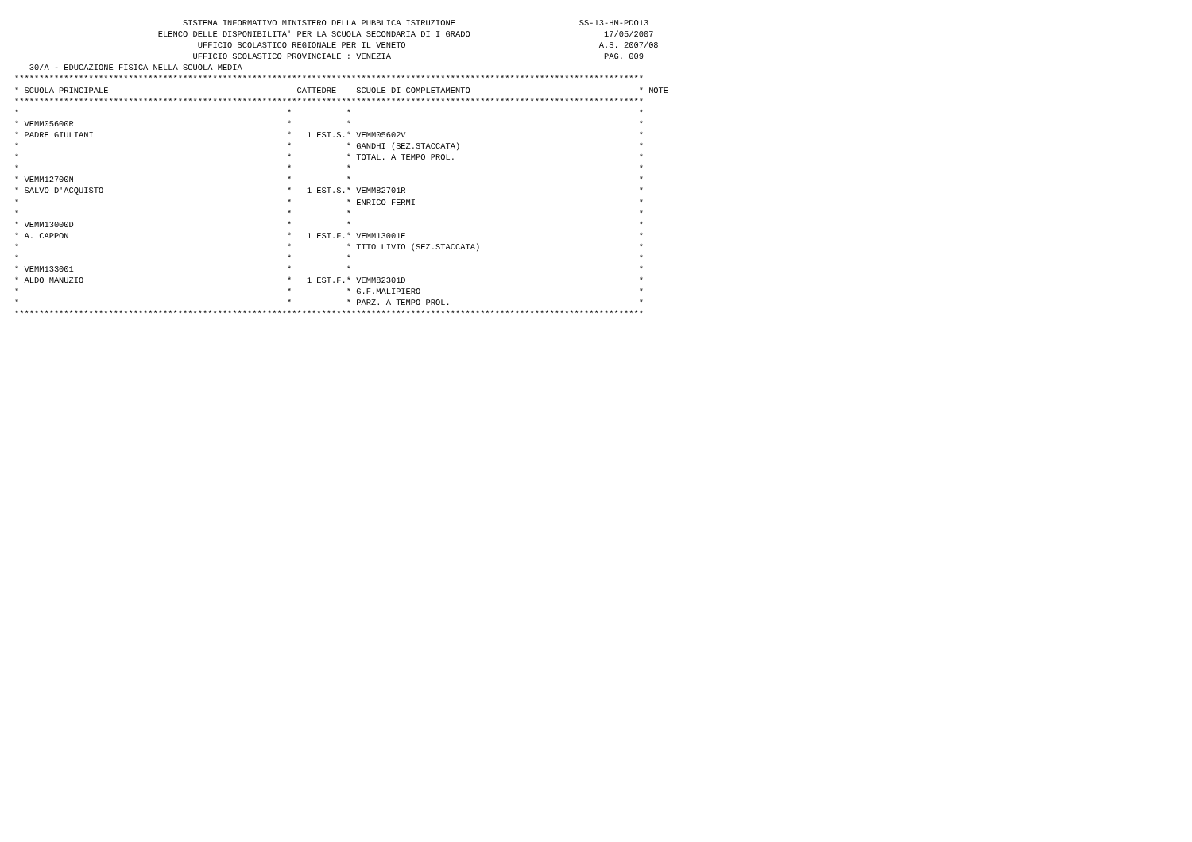SISTEMA INFORMATIVO MINISTERO DELLA PUBBLICA ISTRUZIONE                         SS-13-HM-PDO13
                             ELENCO DELLE DISPONIBILITA' PER LA SCUOLA SECONDARIA DI I GRADO                           17/05/2007
                                     UFFICIO SCOLASTICO REGIONALE PER IL VENETO                                       A.S. 2007/08
                                    UFFICIO SCOLASTICO PROVINCIALE : VENEZIA                                           PAG. 009
   30/A - EDUCAZIONE FISICA NELLA SCUOLA MEDIA
*******************************************************************************************************************************
* SCUOLA PRINCIPALE                                      CATTEDRE    SCUOLE DI COMPLETAMENTO                                  * NOTE
*******************************************************************************************************************************
*                                                      *           *                                                          *
* VEMM05600R                                           *           *                                                          *
* PADRE GIULIANI                                       *   1 EST.S.* VEMM05602V                                               *
*                                                      *           * GANDHI (SEZ.STACCATA)                                    *
*                                                      *           * TOTAL. A TEMPO PROL.                                     *
*                                                      *           *                                                          *
* VEMM12700N                                           *           *                                                          *
* SALVO D'ACQUISTO                                     *   1 EST.S.* VEMM82701R                                               *
*                                                      *           * ENRICO FERMI                                             *
*                                                      *           *                                                          *
* VEMM13000D                                           *           *                                                          *
* A. CAPPON                                            *   1 EST.F.* VEMM13001E                                               *
*                                                      *           * TITO LIVIO (SEZ.STACCATA)                                *
*                                                      *           *                                                          *
* VEMM133001                                           *           *                                                          *
* ALDO MANUZIO                                         *   1 EST.F.* VEMM82301D                                               *
*                                                      *           * G.F.MALIPIERO                                            *
*                                                      *           * PARZ. A TEMPO PROL.                                      *
*******************************************************************************************************************************